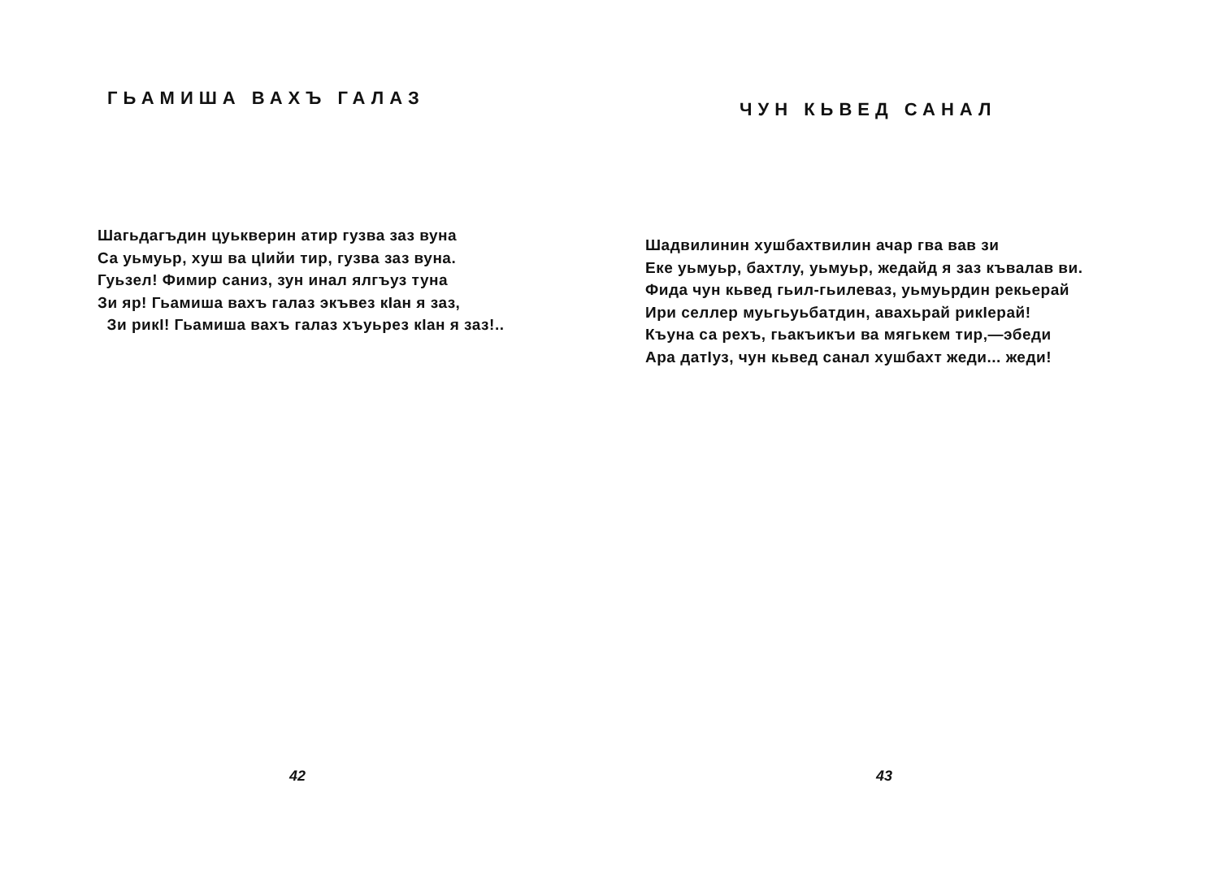ГЬАМИША ВАХЪ ГАЛАЗ
Шагьдагъдин цуькверин атир гузва заз вуна
Са уьмуьр, хуш ва цIийи тир, гузва заз вуна.
Гуьзел! Фимир саниз, зун инал ялгъуз туна
Зи яр! Гьамиша вахъ галаз экъвез кIан я заз,
Зи рикI! Гьамиша вахъ галаз хъуьрез кIан я заз!..
42
ЧУН КЬВЕД САНАЛ
Шадвилинин хушбахтвилин ачар гва вав зи
Еке уьмуьр, бахтлу, уьмуьр, жедайд я заз къвалав ви.
Фида чун кьвед гьил-гьилеваз, уьмуьрдин рекьерай
Ири селлер муьгьуьбатдин, авахьрай рикIерай!
Къуна са рехъ, гьакъикъи ва мягькем тир,—эбеди
Ара датIуз, чун кьвед санал хушбахт жеди... жеди!
43